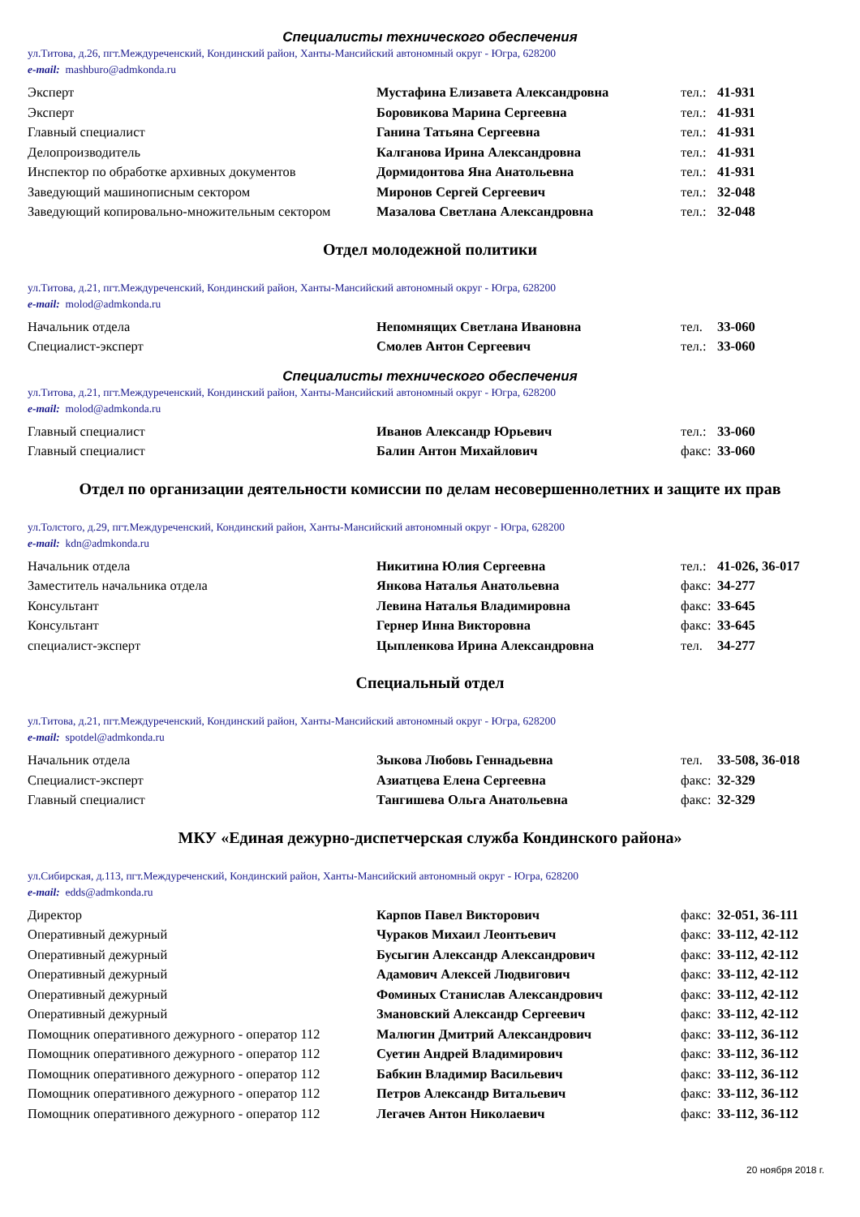Специалисты технического обеспечения
ул.Титова, д.26, пгт.Междуреченский, Кондинский район, Ханты-Мансийский автономный округ - Югра, 628200
e-mail: mashburo@admkonda.ru
| Эксперт | Мустафина Елизавета Александровна | тел.: | 41-931 |
| Эксперт | Боровикова Марина Сергеевна | тел.: | 41-931 |
| Главный специалист | Ганина Татьяна Сергеевна | тел.: | 41-931 |
| Делопроизводитель | Калганова Ирина Александровна | тел.: | 41-931 |
| Инспектор по обработке архивных документов | Дормидонтова Яна Анатольевна | тел.: | 41-931 |
| Заведующий машинописным сектором | Миронов Сергей Сергеевич | тел.: | 32-048 |
| Заведующий копировально-множительным сектором | Мазалова Светлана Александровна | тел.: | 32-048 |
Отдел молодежной политики
ул.Титова, д.21, пгт.Междуреченский, Кондинский район, Ханты-Мансийский автономный округ - Югра, 628200
e-mail: molod@admkonda.ru
| Начальник отдела | Непомнящих Светлана Ивановна | тел. | 33-060 |
| Специалист-эксперт | Смолев Антон Сергеевич | тел.: | 33-060 |
Специалисты технического обеспечения
ул.Титова, д.21, пгт.Междуреченский, Кондинский район, Ханты-Мансийский автономный округ - Югра, 628200
e-mail: molod@admkonda.ru
| Главный специалист | Иванов Александр Юрьевич | тел.: | 33-060 |
| Главный специалист | Балин Антон Михайлович | факс: | 33-060 |
Отдел по организации деятельности комиссии по делам несовершеннолетних и защите их прав
ул.Толстого, д.29, пгт.Междуреченский, Кондинский район, Ханты-Мансийский автономный округ - Югра, 628200
e-mail: kdn@admkonda.ru
| Начальник отдела | Никитина Юлия Сергеевна | тел.: | 41-026, 36-017 |
| Заместитель начальника отдела | Янкова Наталья Анатольевна | факс: | 34-277 |
| Консультант | Левина Наталья Владимировна | факс: | 33-645 |
| Консультант | Гернер Инна Викторовна | факс: | 33-645 |
| специалист-эксперт | Цыпленкова Ирина Александровна | тел. | 34-277 |
Специальный отдел
ул.Титова, д.21, пгт.Междуреченский, Кондинский район, Ханты-Мансийский автономный округ - Югра, 628200
e-mail: spotdel@admkonda.ru
| Начальник отдела | Зыкова Любовь Геннадьевна | тел. | 33-508, 36-018 |
| Специалист-эксперт | Азиатцева Елена Сергеевна | факс: | 32-329 |
| Главный специалист | Тангишева Ольга Анатольевна | факс: | 32-329 |
МКУ «Единая дежурно-диспетчерская служба Кондинского района»
ул.Сибирская, д.113, пгт.Междуреченский, Кондинский район, Ханты-Мансийский автономный округ - Югра, 628200
e-mail: edds@admkonda.ru
| Директор | Карпов Павел Викторович | факс: | 32-051, 36-111 |
| Оперативный дежурный | Чураков Михаил Леонтьевич | факс: | 33-112, 42-112 |
| Оперативный дежурный | Бусыгин Александр Александрович | факс: | 33-112, 42-112 |
| Оперативный дежурный | Адамович Алексей Людвигович | факс: | 33-112, 42-112 |
| Оперативный дежурный | Фоминых Станислав Александрович | факс: | 33-112, 42-112 |
| Оперативный дежурный | Змановский Александр Сергеевич | факс: | 33-112, 42-112 |
| Помощник оперативного дежурного - оператор 112 | Малюгин Дмитрий Александрович | факс: | 33-112, 36-112 |
| Помощник оперативного дежурного - оператор 112 | Суетин Андрей Владимирович | факс: | 33-112, 36-112 |
| Помощник оперативного дежурного - оператор 112 | Бабкин Владимир Васильевич | факс: | 33-112, 36-112 |
| Помощник оперативного дежурного - оператор 112 | Петров Александр Витальевич | факс: | 33-112, 36-112 |
| Помощник оперативного дежурного - оператор 112 | Легачев Антон Николаевич | факс: | 33-112, 36-112 |
20 ноября 2018 г.